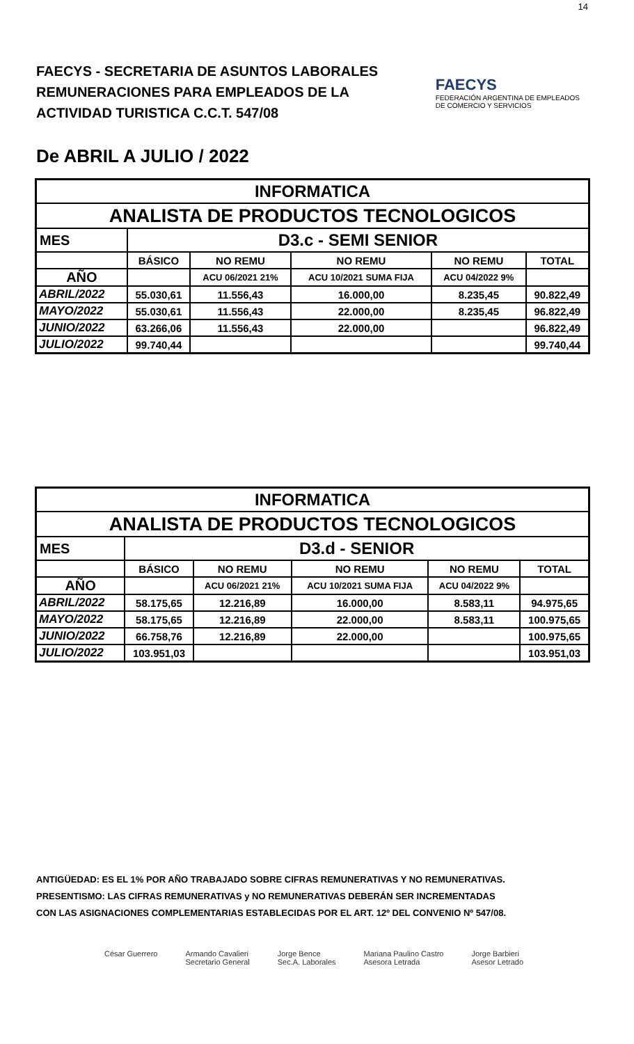14
FAECYS - SECRETARIA DE ASUNTOS LABORALES
REMUNERACIONES PARA EMPLEADOS DE LA
ACTIVIDAD TURISTICA C.C.T. 547/08
FAECYS
FEDERACIÓN ARGENTINA DE EMPLEADOS
DE COMERCIO Y SERVICIOS
De ABRIL A JULIO / 2022
| INFORMATICA | | | | | |
| --- | --- | --- | --- | --- | --- |
| ANALISTA DE PRODUCTOS TECNOLOGICOS | | | | | |
| MES | D3.c - SEMI SENIOR | | | | |
| | BÁSICO | NO REMU | NO REMU | NO REMU | TOTAL |
| AÑO | | ACU 06/2021 21% | ACU 10/2021 SUMA FIJA | ACU 04/2022 9% | |
| ABRIL/2022 | 55.030,61 | 11.556,43 | 16.000,00 | 8.235,45 | 90.822,49 |
| MAYO/2022 | 55.030,61 | 11.556,43 | 22.000,00 | 8.235,45 | 96.822,49 |
| JUNIO/2022 | 63.266,06 | 11.556,43 | 22.000,00 | | 96.822,49 |
| JULIO/2022 | 99.740,44 | | | | 99.740,44 |
| INFORMATICA | | | | | |
| --- | --- | --- | --- | --- | --- |
| ANALISTA DE PRODUCTOS TECNOLOGICOS | | | | | |
| MES | D3.d - SENIOR | | | | |
| | BÁSICO | NO REMU | NO REMU | NO REMU | TOTAL |
| AÑO | | ACU 06/2021 21% | ACU 10/2021 SUMA FIJA | ACU 04/2022 9% | |
| ABRIL/2022 | 58.175,65 | 12.216,89 | 16.000,00 | 8.583,11 | 94.975,65 |
| MAYO/2022 | 58.175,65 | 12.216,89 | 22.000,00 | 8.583,11 | 100.975,65 |
| JUNIO/2022 | 66.758,76 | 12.216,89 | 22.000,00 | | 100.975,65 |
| JULIO/2022 | 103.951,03 | | | | 103.951,03 |
ANTIGÜEDAD: ES EL 1% POR AÑO TRABAJADO SOBRE CIFRAS REMUNERATIVAS Y NO REMUNERATIVAS.
PRESENTISMO: LAS CIFRAS REMUNERATIVAS y NO REMUNERATIVAS DEBERÁN SER INCREMENTADAS
CON LAS ASIGNACIONES COMPLEMENTARIAS ESTABLECIDAS POR EL ART. 12º DEL CONVENIO Nº 547/08.
César Guerrero Armando Cavalieri
Secretario General
Jorge Bence
Sec.A. Laborales
Mariana Paulino Castro
Asesora Letrada
Jorge Barbieri
Asesor Letrado